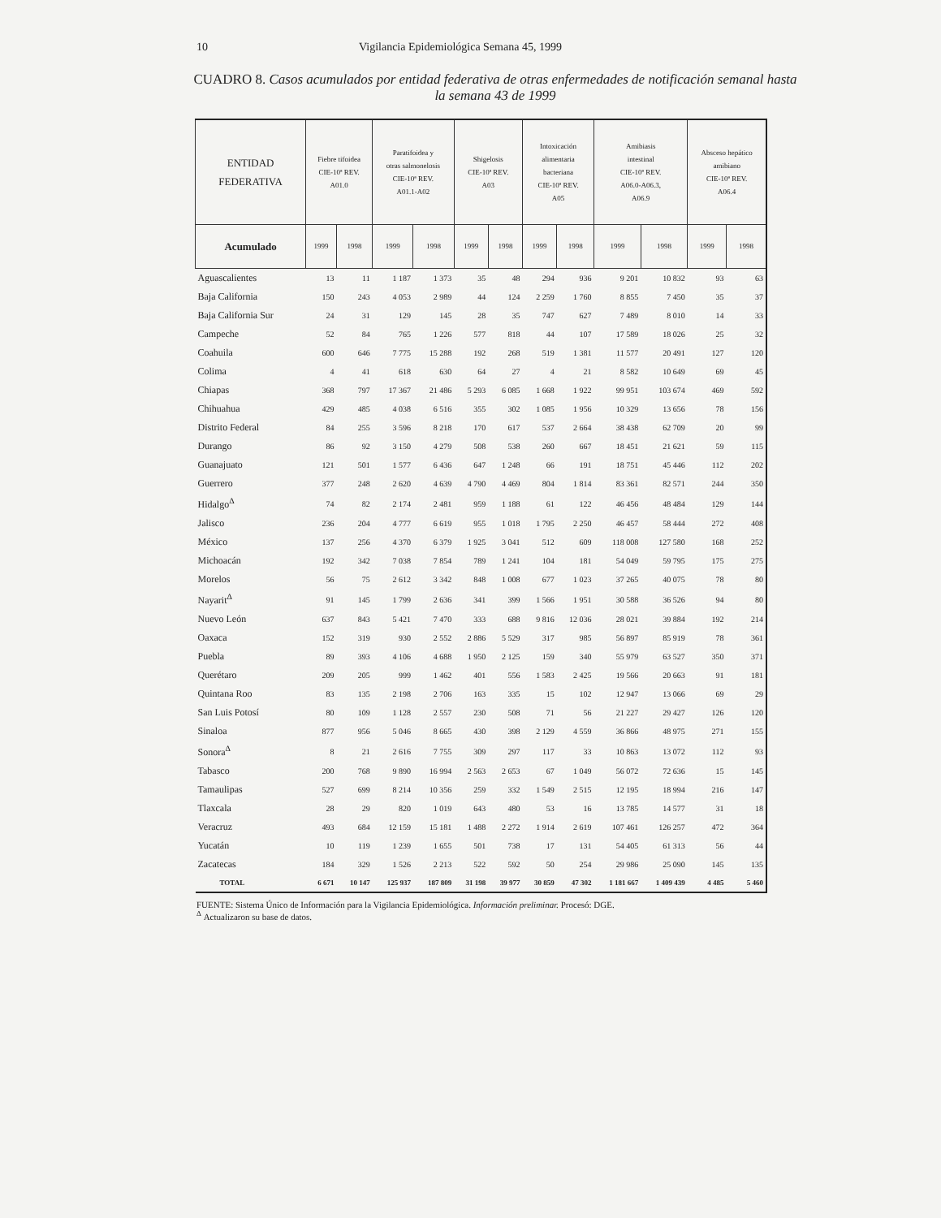10 Vigilancia Epidemiológica Semana 45, 1999
CUADRO 8. Casos acumulados por entidad federativa de otras enfermedades de notificación semanal hasta la semana 43 de 1999
| ENTIDAD FEDERATIVA | Fiebre tifoidea CIE-10ª REV. A01.0 | | Paratifoidea y otras salmonelosis CIE-10ª REV. A01.1-A02 | | Shigelosis CIE-10ª REV. A03 | | Intoxicación alimentaria bacteriana CIE-10ª REV. A05 | | Amibiasis intestinal CIE-10ª REV. A06.0-A06.3, A06.9 | | Absceso hepático amibiano CIE-10ª REV. A06.4 | |
| --- | --- | --- | --- | --- | --- | --- | --- | --- | --- | --- | --- | --- |
| Acumulado | 1999 | 1998 | 1999 | 1998 | 1999 | 1998 | 1999 | 1998 | 1999 | 1998 | 1999 | 1998 |
| Aguascalientes | 13 | 11 | 1 187 | 1 373 | 35 | 48 | 294 | 936 | 9 201 | 10 832 | 93 | 63 |
| Baja California | 150 | 243 | 4 053 | 2 989 | 44 | 124 | 2 259 | 1 760 | 8 855 | 7 450 | 35 | 37 |
| Baja California Sur | 24 | 31 | 129 | 145 | 28 | 35 | 747 | 627 | 7 489 | 8 010 | 14 | 33 |
| Campeche | 52 | 84 | 765 | 1 226 | 577 | 818 | 44 | 107 | 17 589 | 18 026 | 25 | 32 |
| Coahuila | 600 | 646 | 7 775 | 15 288 | 192 | 268 | 519 | 1 381 | 11 577 | 20 491 | 127 | 120 |
| Colima | 4 | 41 | 618 | 630 | 64 | 27 | 4 | 21 | 8 582 | 10 649 | 69 | 45 |
| Chiapas | 368 | 797 | 17 367 | 21 486 | 5 293 | 6 085 | 1 668 | 1 922 | 99 951 | 103 674 | 469 | 592 |
| Chihuahua | 429 | 485 | 4 038 | 6 516 | 355 | 302 | 1 085 | 1 956 | 10 329 | 13 656 | 78 | 156 |
| Distrito Federal | 84 | 255 | 3 596 | 8 218 | 170 | 617 | 537 | 2 664 | 38 438 | 62 709 | 20 | 99 |
| Durango | 86 | 92 | 3 150 | 4 279 | 508 | 538 | 260 | 667 | 18 451 | 21 621 | 59 | 115 |
| Guanajuato | 121 | 501 | 1 577 | 6 436 | 647 | 1 248 | 66 | 191 | 18 751 | 45 446 | 112 | 202 |
| Guerrero | 377 | 248 | 2 620 | 4 639 | 4 790 | 4 469 | 804 | 1 814 | 83 361 | 82 571 | 244 | 350 |
| Hidalgo<sup>Δ</sup> | 74 | 82 | 2 174 | 2 481 | 959 | 1 188 | 61 | 122 | 46 456 | 48 484 | 129 | 144 |
| Jalisco | 236 | 204 | 4 777 | 6 619 | 955 | 1 018 | 1 795 | 2 250 | 46 457 | 58 444 | 272 | 408 |
| México | 137 | 256 | 4 370 | 6 379 | 1 925 | 3 041 | 512 | 609 | 118 008 | 127 580 | 168 | 252 |
| Michoacán | 192 | 342 | 7 038 | 7 854 | 789 | 1 241 | 104 | 181 | 54 049 | 59 795 | 175 | 275 |
| Morelos | 56 | 75 | 2 612 | 3 342 | 848 | 1 008 | 677 | 1 023 | 37 265 | 40 075 | 78 | 80 |
| Nayarit<sup>Δ</sup> | 91 | 145 | 1 799 | 2 636 | 341 | 399 | 1 566 | 1 951 | 30 588 | 36 526 | 94 | 80 |
| Nuevo León | 637 | 843 | 5 421 | 7 470 | 333 | 688 | 9 816 | 12 036 | 28 021 | 39 884 | 192 | 214 |
| Oaxaca | 152 | 319 | 930 | 2 552 | 2 886 | 5 529 | 317 | 985 | 56 897 | 85 919 | 78 | 361 |
| Puebla | 89 | 393 | 4 106 | 4 688 | 1 950 | 2 125 | 159 | 340 | 55 979 | 63 527 | 350 | 371 |
| Querétaro | 209 | 205 | 999 | 1 462 | 401 | 556 | 1 583 | 2 425 | 19 566 | 20 663 | 91 | 181 |
| Quintana Roo | 83 | 135 | 2 198 | 2 706 | 163 | 335 | 15 | 102 | 12 947 | 13 066 | 69 | 29 |
| San Luis Potosí | 80 | 109 | 1 128 | 2 557 | 230 | 508 | 71 | 56 | 21 227 | 29 427 | 126 | 120 |
| Sinaloa | 877 | 956 | 5 046 | 8 665 | 430 | 398 | 2 129 | 4 559 | 36 866 | 48 975 | 271 | 155 |
| Sonora<sup>Δ</sup> | 8 | 21 | 2 616 | 7 755 | 309 | 297 | 117 | 33 | 10 863 | 13 072 | 112 | 93 |
| Tabasco | 200 | 768 | 9 890 | 16 994 | 2 563 | 2 653 | 67 | 1 049 | 56 072 | 72 636 | 15 | 145 |
| Tamaulipas | 527 | 699 | 8 214 | 10 356 | 259 | 332 | 1 549 | 2 515 | 12 195 | 18 994 | 216 | 147 |
| Tlaxcala | 28 | 29 | 820 | 1 019 | 643 | 480 | 53 | 16 | 13 785 | 14 577 | 31 | 18 |
| Veracruz | 493 | 684 | 12 159 | 15 181 | 1 488 | 2 272 | 1 914 | 2 619 | 107 461 | 126 257 | 472 | 364 |
| Yucatán | 10 | 119 | 1 239 | 1 655 | 501 | 738 | 17 | 131 | 54 405 | 61 313 | 56 | 44 |
| Zacatecas | 184 | 329 | 1 526 | 2 213 | 522 | 592 | 50 | 254 | 29 986 | 25 090 | 145 | 135 |
| TOTAL | 6 671 | 10 147 | 125 937 | 187 809 | 31 198 | 39 977 | 30 859 | 47 302 | 1 181 667 | 1 409 439 | 4 485 | 5 460 |
FUENTE: Sistema Único de Información para la Vigilancia Epidemiológica. Información preliminar. Procesó: DGE.
<sup>Δ</sup> Actualizaron su base de datos.